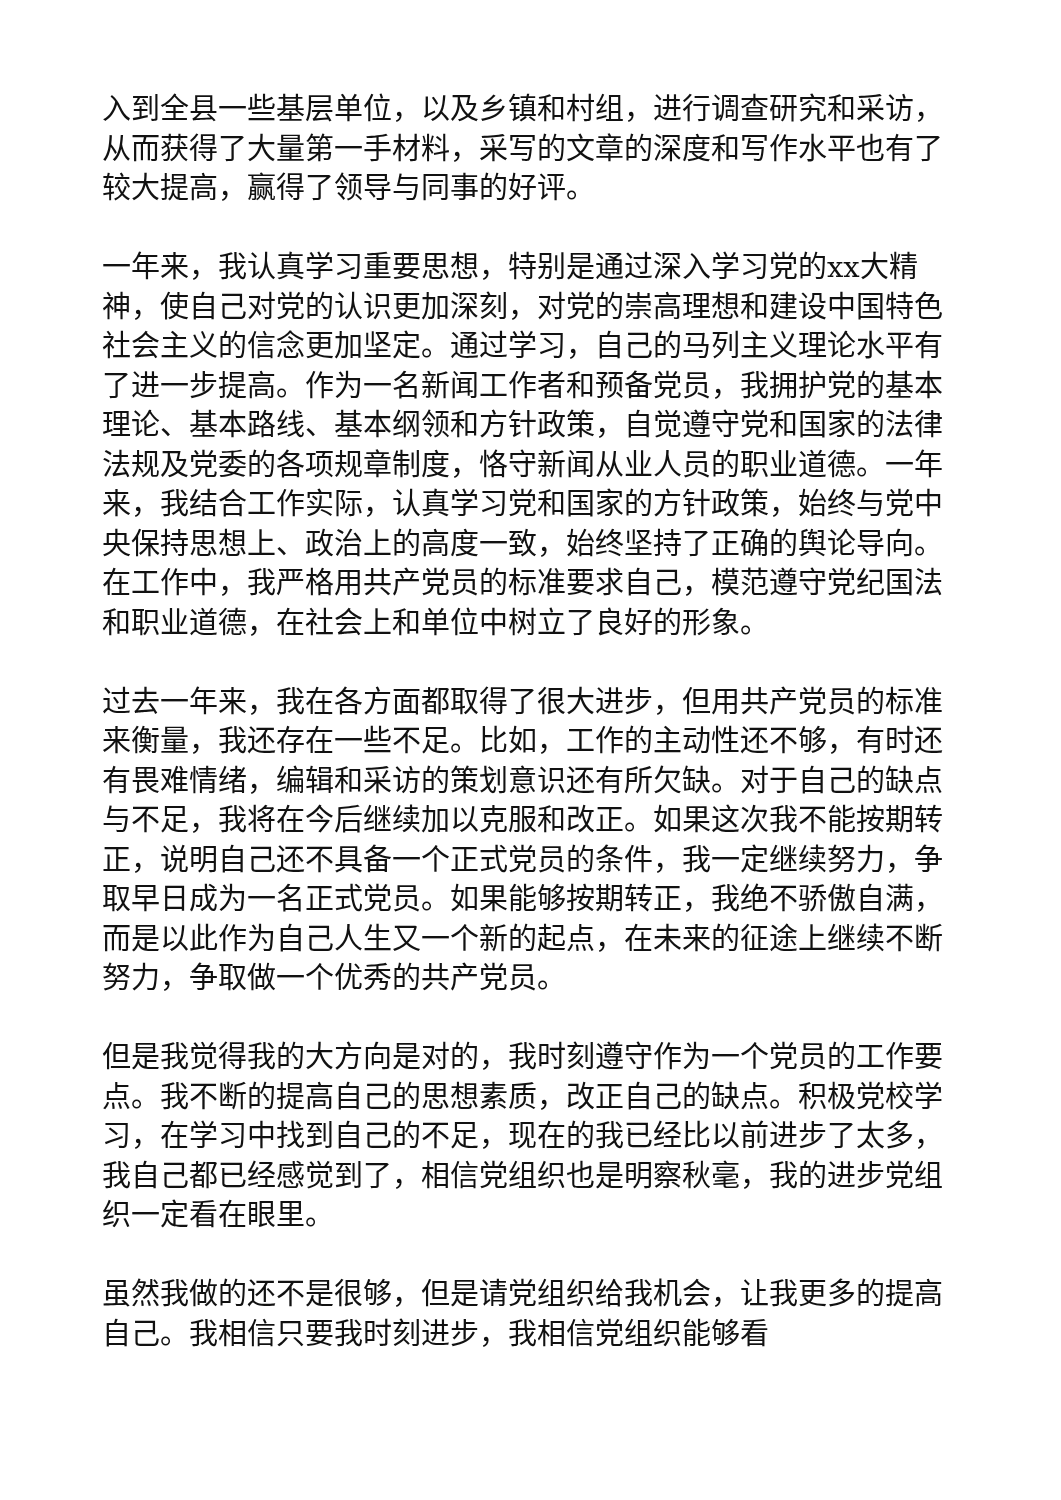入到全县一些基层单位，以及乡镇和村组，进行调查研究和采访，从而获得了大量第一手材料，采写的文章的深度和写作水平也有了较大提高，赢得了领导与同事的好评。
一年来，我认真学习重要思想，特别是通过深入学习党的xx大精神，使自己对党的认识更加深刻，对党的崇高理想和建设中国特色社会主义的信念更加坚定。通过学习，自己的马列主义理论水平有了进一步提高。作为一名新闻工作者和预备党员，我拥护党的基本理论、基本路线、基本纲领和方针政策，自觉遵守党和国家的法律法规及党委的各项规章制度，恪守新闻从业人员的职业道德。一年来，我结合工作实际，认真学习党和国家的方针政策，始终与党中央保持思想上、政治上的高度一致，始终坚持了正确的舆论导向。在工作中，我严格用共产党员的标准要求自己，模范遵守党纪国法和职业道德，在社会上和单位中树立了良好的形象。
过去一年来，我在各方面都取得了很大进步，但用共产党员的标准来衡量，我还存在一些不足。比如，工作的主动性还不够，有时还有畏难情绪，编辑和采访的策划意识还有所欠缺。对于自己的缺点与不足，我将在今后继续加以克服和改正。如果这次我不能按期转正，说明自己还不具备一个正式党员的条件，我一定继续努力，争取早日成为一名正式党员。如果能够按期转正，我绝不骄傲自满，而是以此作为自己人生又一个新的起点，在未来的征途上继续不断努力，争取做一个优秀的共产党员。
但是我觉得我的大方向是对的，我时刻遵守作为一个党员的工作要点。我不断的提高自己的思想素质，改正自己的缺点。积极党校学习，在学习中找到自己的不足，现在的我已经比以前进步了太多，我自己都已经感觉到了，相信党组织也是明察秋毫，我的进步党组织一定看在眼里。
虽然我做的还不是很够，但是请党组织给我机会，让我更多的提高自己。我相信只要我时刻进步，我相信党组织能够看